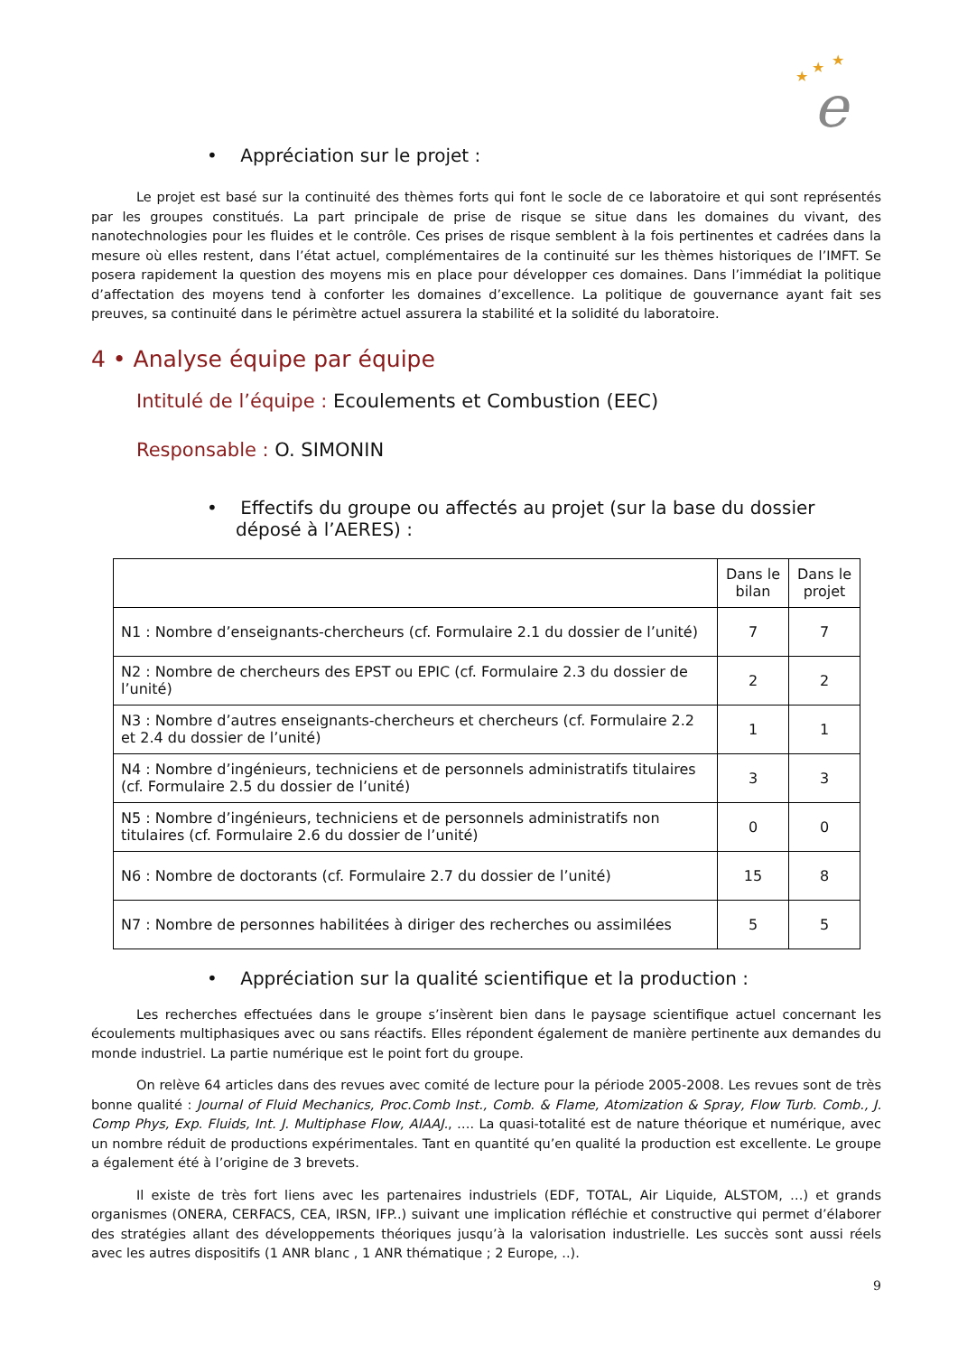e
★
★
★
• Appréciation sur le projet :
Le projet est basé sur la continuité des thèmes forts qui font le socle de ce laboratoire et qui sont représentés par les groupes constitués. La part principale de prise de risque se situe dans les domaines du vivant, des nanotechnologies pour les fluides et le contrôle. Ces prises de risque semblent à la fois pertinentes et cadrées dans la mesure où elles restent, dans l’état actuel, complémentaires de la continuité sur les thèmes historiques de l’IMFT. Se posera rapidement la question des moyens mis en place pour développer ces domaines. Dans l’immédiat la politique d’affectation des moyens tend à conforter les domaines d’excellence. La politique de gouvernance ayant fait ses preuves, sa continuité dans le périmètre actuel assurera la stabilité et la solidité du laboratoire.
4 • Analyse équipe par équipe
Intitulé de l’équipe : Ecoulements et Combustion (EEC)
Responsable : O. SIMONIN
• Effectifs du groupe ou affectés au projet (sur la base du dossier déposé à l’AERES) :
| | Dans le bilan | Dans le projet |
| --- | --- | --- |
| N1 : Nombre d’enseignants-chercheurs (cf. Formulaire 2.1 du dossier de l’unité) | 7 | 7 |
| N2 : Nombre de chercheurs des EPST ou EPIC (cf. Formulaire 2.3 du dossier de l’unité) | 2 | 2 |
| N3 : Nombre d’autres enseignants-chercheurs et chercheurs (cf. Formulaire 2.2 et 2.4 du dossier de l’unité) | 1 | 1 |
| N4 : Nombre d’ingénieurs, techniciens et de personnels administratifs titulaires (cf. Formulaire 2.5 du dossier de l’unité) | 3 | 3 |
| N5 : Nombre d’ingénieurs, techniciens et de personnels administratifs non titulaires (cf. Formulaire 2.6 du dossier de l’unité) | 0 | 0 |
| N6 : Nombre de doctorants (cf. Formulaire 2.7 du dossier de l’unité) | 15 | 8 |
| N7 : Nombre de personnes habilitées à diriger des recherches ou assimilées | 5 | 5 |
• Appréciation sur la qualité scientifique et la production :
Les recherches effectuées dans le groupe s’insèrent bien dans le paysage scientifique actuel concernant les écoulements multiphasiques avec ou sans réactifs. Elles répondent également de manière pertinente aux demandes du monde industriel. La partie numérique est le point fort du groupe.
On relève 64 articles dans des revues avec comité de lecture pour la période 2005-2008. Les revues sont de très bonne qualité : Journal of Fluid Mechanics, Proc.Comb Inst., Comb. & Flame, Atomization & Spray, Flow Turb. Comb., J. Comp Phys, Exp. Fluids, Int. J. Multiphase Flow, AIAAJ., …. La quasi-totalité est de nature théorique et numérique, avec un nombre réduit de productions expérimentales. Tant en quantité qu’en qualité la production est excellente. Le groupe a également été à l’origine de 3 brevets.
Il existe de très fort liens avec les partenaires industriels (EDF, TOTAL, Air Liquide, ALSTOM, …) et grands organismes (ONERA, CERFACS, CEA, IRSN, IFP..) suivant une implication réfléchie et constructive qui permet d’élaborer des stratégies allant des développements théoriques jusqu’à la valorisation industrielle. Les succès sont aussi réels avec les autres dispositifs (1 ANR blanc , 1 ANR thématique ; 2 Europe, ..).
9